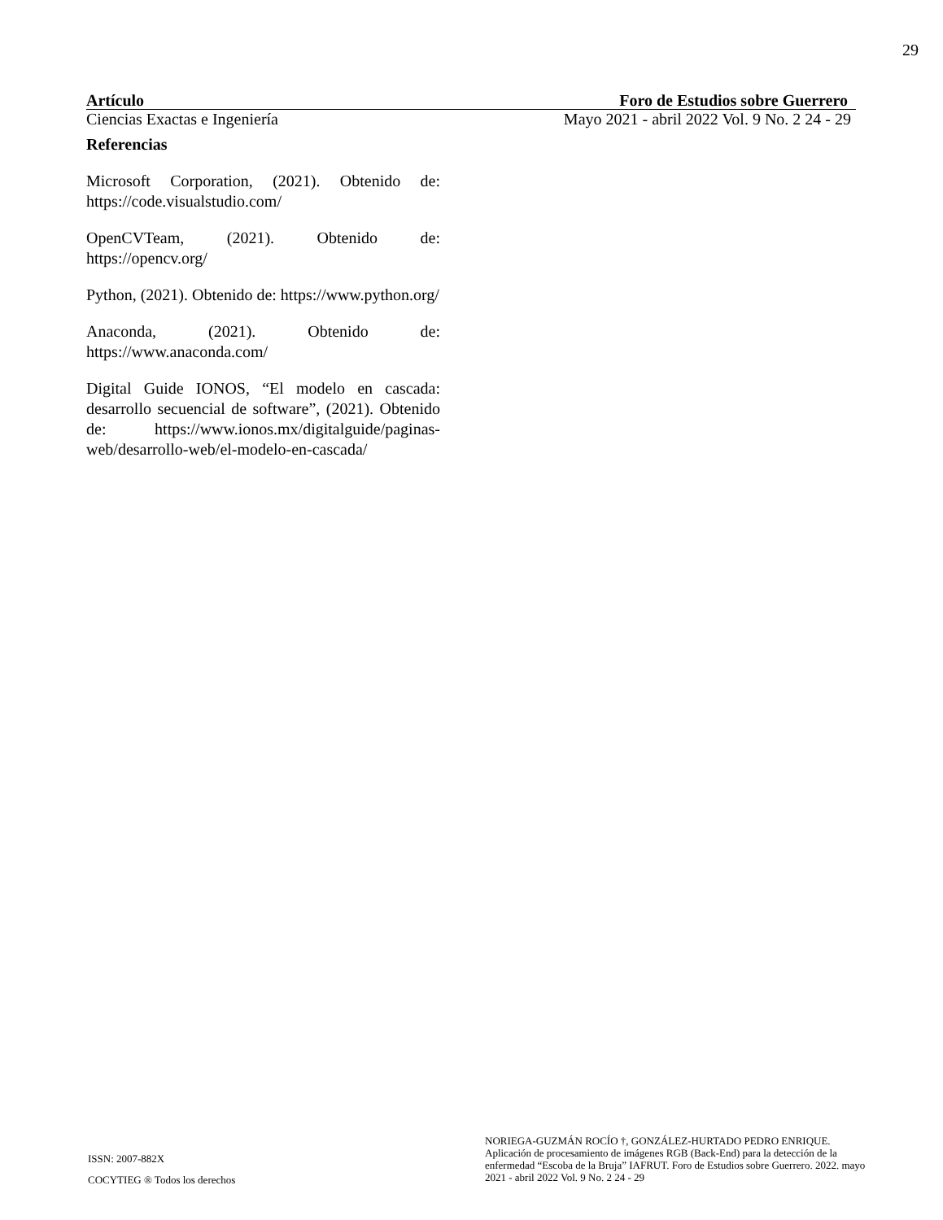29
Artículo Foro de Estudios sobre Guerrero
Ciencias Exactas e Ingeniería Mayo 2021 - abril 2022 Vol. 9 No. 2 24 - 29
Referencias
Microsoft Corporation, (2021). Obtenido de: https://code.visualstudio.com/
OpenCVTeam, (2021). Obtenido de: https://opencv.org/
Python, (2021). Obtenido de: https://www.python.org/
Anaconda, (2021). Obtenido de: https://www.anaconda.com/
Digital Guide IONOS, “El modelo en cascada: desarrollo secuencial de software”, (2021). Obtenido de: https://www.ionos.mx/digitalguide/paginas-web/desarrollo-web/el-modelo-en-cascada/
ISSN: 2007-882X
COCYTIEG ® Todos los derechos
NORIEGA-GUZMÁN ROCÍO †, GONZÁLEZ-HURTADO PEDRO ENRIQUE. Aplicación de procesamiento de imágenes RGB (Back-End) para la detección de la enfermedad “Escoba de la Bruja” IAFRUT. Foro de Estudios sobre Guerrero. 2022. mayo 2021 - abril 2022 Vol. 9 No. 2 24 - 29